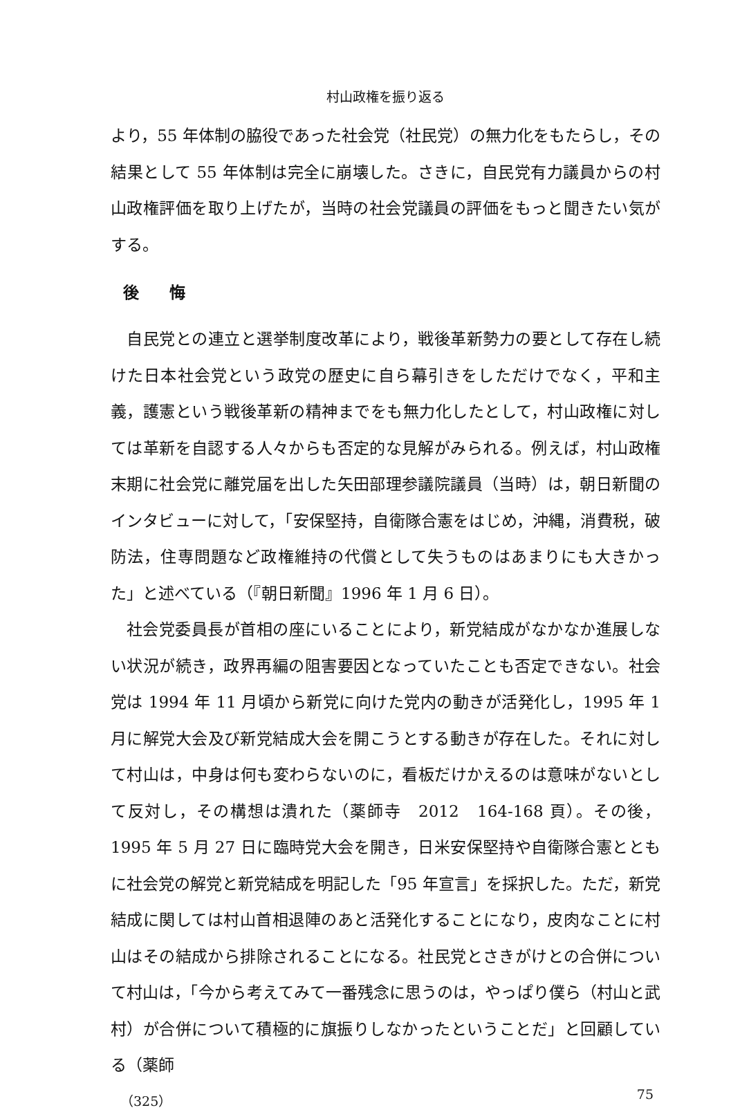村山政権を振り返る
より，55 年体制の脇役であった社会党（社民党）の無力化をもたらし，その結果として 55 年体制は完全に崩壊した。さきに，自民党有力議員からの村山政権評価を取り上げたが，当時の社会党議員の評価をもっと聞きたい気がする。
後 悔
自民党との連立と選挙制度改革により，戦後革新勢力の要として存在し続けた日本社会党という政党の歴史に自ら幕引きをしただけでなく，平和主義，護憲という戦後革新の精神までをも無力化したとして，村山政権に対しては革新を自認する人々からも否定的な見解がみられる。例えば，村山政権末期に社会党に離党届を出した矢田部理参議院議員（当時）は，朝日新聞のインタビューに対して，「安保堅持，自衛隊合憲をはじめ，沖縄，消費税，破防法，住専問題など政権維持の代償として失うものはあまりにも大きかった」と述べている（『朝日新聞』1996 年 1 月 6 日）。
社会党委員長が首相の座にいることにより，新党結成がなかなか進展しない状況が続き，政界再編の阻害要因となっていたことも否定できない。社会党は 1994 年 11 月頃から新党に向けた党内の動きが活発化し，1995 年 1 月に解党大会及び新党結成大会を開こうとする動きが存在した。それに対して村山は，中身は何も変わらないのに，看板だけかえるのは意味がないとして反対し，その構想は潰れた（薬師寺　2012　164-168 頁）。その後，1995 年 5 月 27 日に臨時党大会を開き，日米安保堅持や自衛隊合憲とともに社会党の解党と新党結成を明記した「95 年宣言」を採択した。ただ，新党結成に関しては村山首相退陣のあと活発化することになり，皮肉なことに村山はその結成から排除されることになる。社民党とさきがけとの合併について村山は，「今から考えてみて一番残念に思うのは，やっぱり僕ら（村山と武村）が合併について積極的に旗振りしなかったということだ」と回顧している（薬師
（325） 75